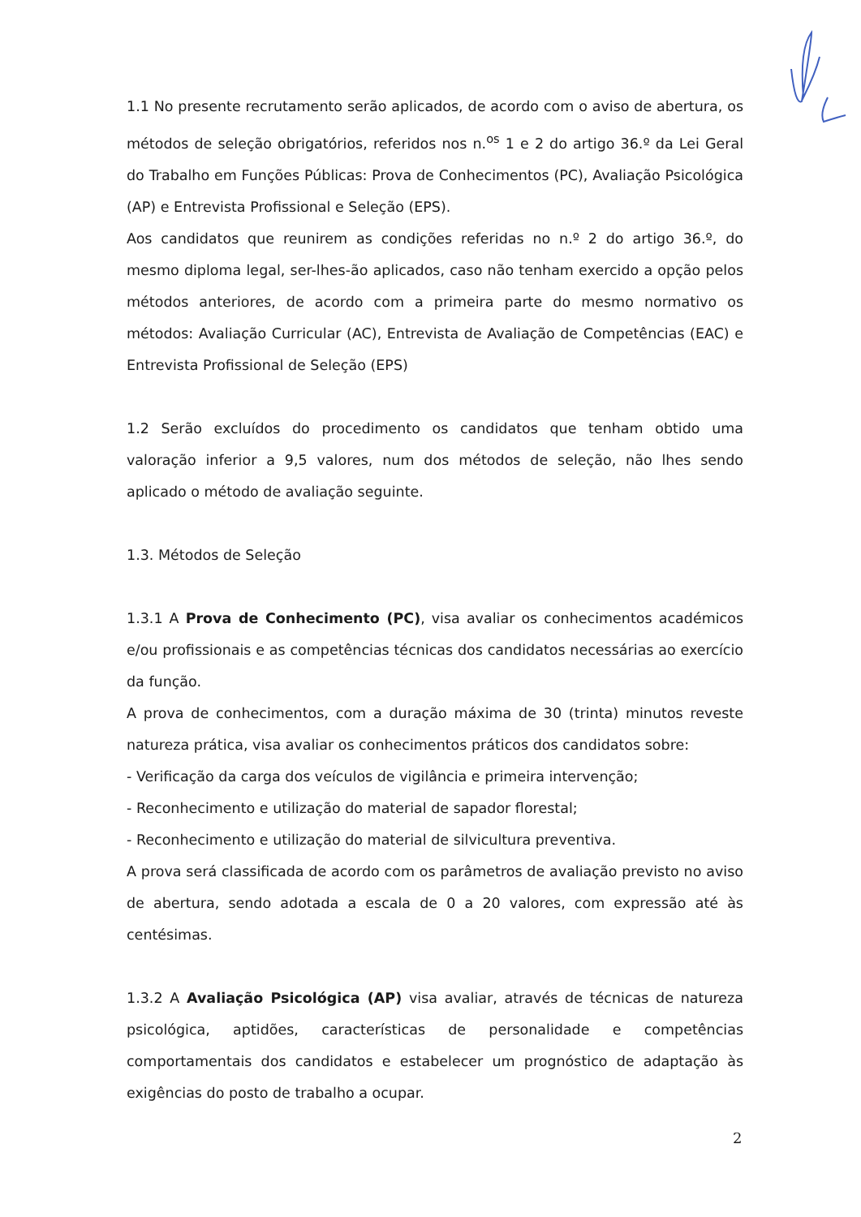1.1 No presente recrutamento serão aplicados, de acordo com o aviso de abertura, os métodos de seleção obrigatórios, referidos nos n.<sup>os</sup> 1 e 2 do artigo 36.º da Lei Geral do Trabalho em Funções Públicas: Prova de Conhecimentos (PC), Avaliação Psicológica (AP) e Entrevista Profissional e Seleção (EPS).
Aos candidatos que reunirem as condições referidas no n.º 2 do artigo 36.º, do mesmo diploma legal, ser-lhes-ão aplicados, caso não tenham exercido a opção pelos métodos anteriores, de acordo com a primeira parte do mesmo normativo os métodos: Avaliação Curricular (AC), Entrevista de Avaliação de Competências (EAC) e Entrevista Profissional de Seleção (EPS)
1.2 Serão excluídos do procedimento os candidatos que tenham obtido uma valoração inferior a 9,5 valores, num dos métodos de seleção, não lhes sendo aplicado o método de avaliação seguinte.
1.3. Métodos de Seleção
1.3.1 A Prova de Conhecimento (PC), visa avaliar os conhecimentos académicos e/ou profissionais e as competências técnicas dos candidatos necessárias ao exercício da função.
A prova de conhecimentos, com a duração máxima de 30 (trinta) minutos reveste natureza prática, visa avaliar os conhecimentos práticos dos candidatos sobre:
- Verificação da carga dos veículos de vigilância e primeira intervenção;
- Reconhecimento e utilização do material de sapador florestal;
- Reconhecimento e utilização do material de silvicultura preventiva.
A prova será classificada de acordo com os parâmetros de avaliação previsto no aviso de abertura, sendo adotada a escala de 0 a 20 valores, com expressão até às centésimas.
1.3.2 A Avaliação Psicológica (AP) visa avaliar, através de técnicas de natureza psicológica, aptidões, características de personalidade e competências comportamentais dos candidatos e estabelecer um prognóstico de adaptação às exigências do posto de trabalho a ocupar.
2